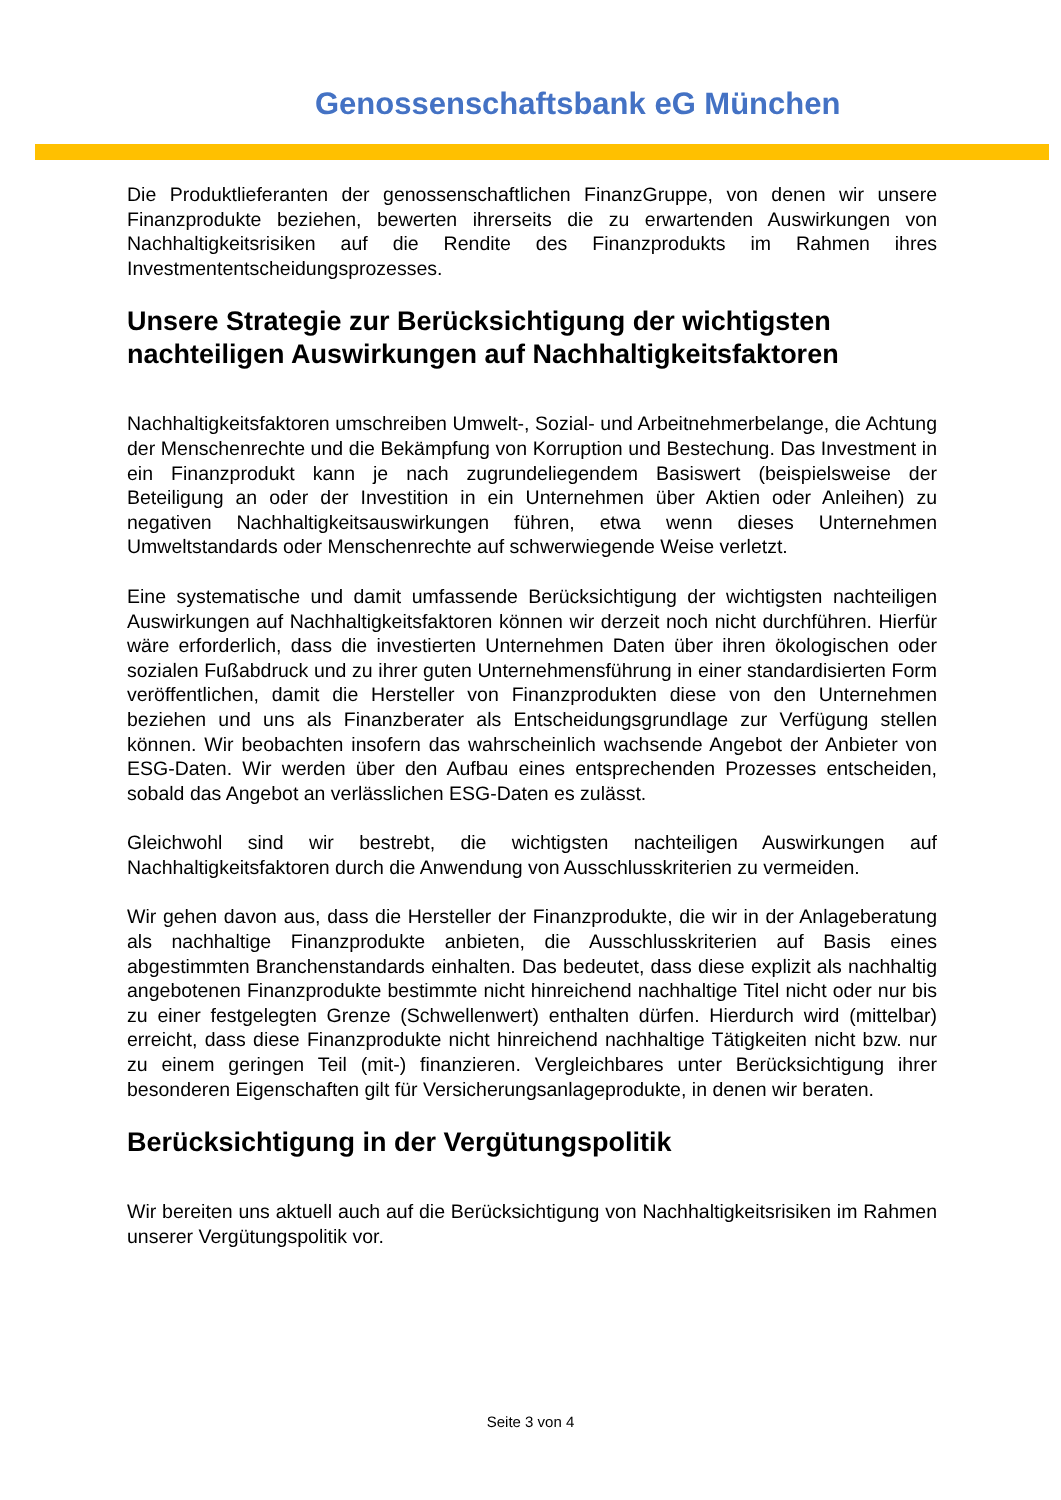Genossenschaftsbank eG München
Die Produktlieferanten der genossenschaftlichen FinanzGruppe, von denen wir unsere Finanzprodukte beziehen, bewerten ihrerseits die zu erwartenden Auswirkungen von Nachhaltigkeitsrisiken auf die Rendite des Finanzprodukts im Rahmen ihres Investmententscheidungsprozesses.
Unsere Strategie zur Berücksichtigung der wichtigsten nachteiligen Auswirkungen auf Nachhaltigkeitsfaktoren
Nachhaltigkeitsfaktoren umschreiben Umwelt-, Sozial- und Arbeitnehmerbelange, die Achtung der Menschenrechte und die Bekämpfung von Korruption und Bestechung. Das Investment in ein Finanzprodukt kann je nach zugrundeliegendem Basiswert (beispielsweise der Beteiligung an oder der Investition in ein Unternehmen über Aktien oder Anleihen) zu negativen Nachhaltigkeitsauswirkungen führen, etwa wenn dieses Unternehmen Umweltstandards oder Menschenrechte auf schwerwiegende Weise verletzt.
Eine systematische und damit umfassende Berücksichtigung der wichtigsten nachteiligen Auswirkungen auf Nachhaltigkeitsfaktoren können wir derzeit noch nicht durchführen. Hierfür wäre erforderlich, dass die investierten Unternehmen Daten über ihren ökologischen oder sozialen Fußabdruck und zu ihrer guten Unternehmensführung in einer standardisierten Form veröffentlichen, damit die Hersteller von Finanzprodukten diese von den Unternehmen beziehen und uns als Finanzberater als Entscheidungsgrundlage zur Verfügung stellen können. Wir beobachten insofern das wahrscheinlich wachsende Angebot der Anbieter von ESG-Daten. Wir werden über den Aufbau eines entsprechenden Prozesses entscheiden, sobald das Angebot an verlässlichen ESG-Daten es zulässt.
Gleichwohl sind wir bestrebt, die wichtigsten nachteiligen Auswirkungen auf Nachhaltigkeitsfaktoren durch die Anwendung von Ausschlusskriterien zu vermeiden.
Wir gehen davon aus, dass die Hersteller der Finanzprodukte, die wir in der Anlageberatung als nachhaltige Finanzprodukte anbieten, die Ausschlusskriterien auf Basis eines abgestimmten Branchenstandards einhalten. Das bedeutet, dass diese explizit als nachhaltig angebotenen Finanzprodukte bestimmte nicht hinreichend nachhaltige Titel nicht oder nur bis zu einer festgelegten Grenze (Schwellenwert) enthalten dürfen. Hierdurch wird (mittelbar) erreicht, dass diese Finanzprodukte nicht hinreichend nachhaltige Tätigkeiten nicht bzw. nur zu einem geringen Teil (mit-) finanzieren. Vergleichbares unter Berücksichtigung ihrer besonderen Eigenschaften gilt für Versicherungsanlageprodukte, in denen wir beraten.
Berücksichtigung in der Vergütungspolitik
Wir bereiten uns aktuell auch auf die Berücksichtigung von Nachhaltigkeitsrisiken im Rahmen unserer Vergütungspolitik vor.
Seite 3 von 4